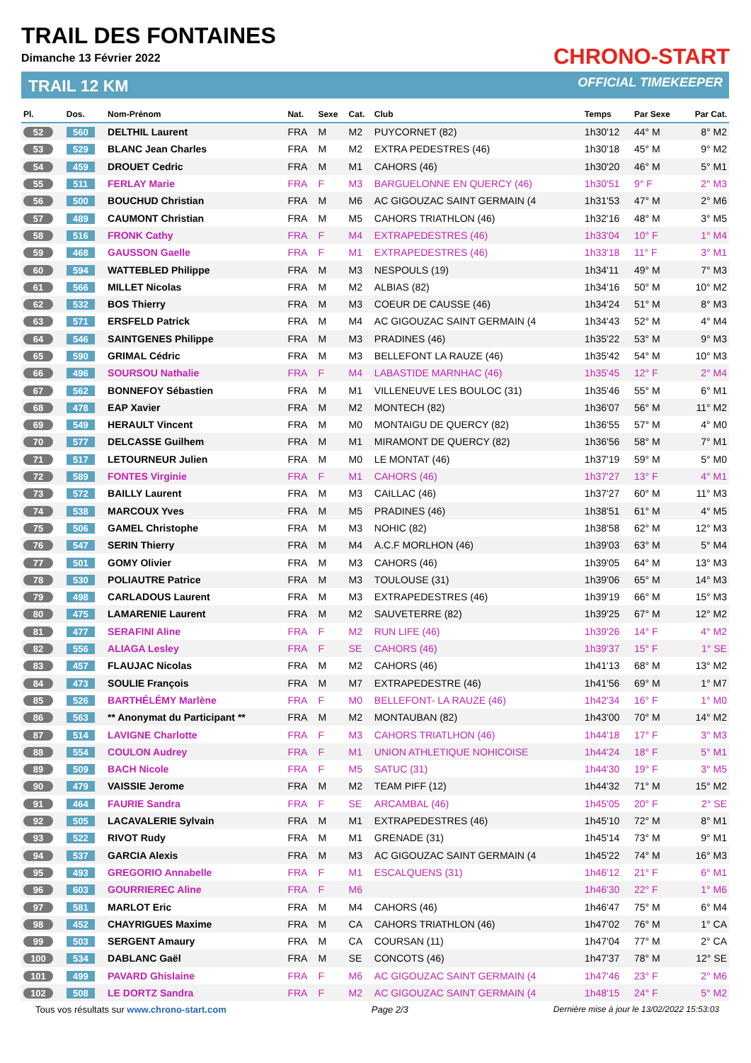TRAIL DES FONTAINES
Dimanche 13 Février 2022
TRAIL 12 KM
CHRONO-START
OFFICIAL TIMEKEEPER
| Pl. | Dos. | Nom-Prénom | Nat. | Sexe | Cat. | Club | Temps | Par Sexe | Par Cat. |
| --- | --- | --- | --- | --- | --- | --- | --- | --- | --- |
| 52 | 560 | DELTHIL Laurent | FRA | M | M2 | PUYCORNET (82) | 1h30'12 | 44° M | 8° M2 |
| 53 | 529 | BLANC Jean Charles | FRA | M | M2 | EXTRA PEDESTRES (46) | 1h30'18 | 45° M | 9° M2 |
| 54 | 459 | DROUET Cedric | FRA | M | M1 | CAHORS (46) | 1h30'20 | 46° M | 5° M1 |
| 55 | 511 | FERLAY Marie | FRA | F | M3 | BARGUELONNE EN QUERCY (46) | 1h30'51 | 9° F | 2° M3 |
| 56 | 500 | BOUCHUD Christian | FRA | M | M6 | AC GIGOUZAC SAINT GERMAIN (4 | 1h31'53 | 47° M | 2° M6 |
| 57 | 489 | CAUMONT Christian | FRA | M | M5 | CAHORS TRIATHLON (46) | 1h32'16 | 48° M | 3° M5 |
| 58 | 516 | FRONK Cathy | FRA | F | M4 | EXTRAPEDESTRES (46) | 1h33'04 | 10° F | 1° M4 |
| 59 | 468 | GAUSSON Gaelle | FRA | F | M1 | EXTRAPEDESTRES (46) | 1h33'18 | 11° F | 3° M1 |
| 60 | 594 | WATTEBLED Philippe | FRA | M | M3 | NESPOULS (19) | 1h34'11 | 49° M | 7° M3 |
| 61 | 566 | MILLET Nicolas | FRA | M | M2 | ALBIAS (82) | 1h34'16 | 50° M | 10° M2 |
| 62 | 532 | BOS Thierry | FRA | M | M3 | COEUR DE CAUSSE (46) | 1h34'24 | 51° M | 8° M3 |
| 63 | 571 | ERSFELD Patrick | FRA | M | M4 | AC GIGOUZAC SAINT GERMAIN (4 | 1h34'43 | 52° M | 4° M4 |
| 64 | 546 | SAINTGENES Philippe | FRA | M | M3 | PRADINES (46) | 1h35'22 | 53° M | 9° M3 |
| 65 | 590 | GRIMAL Cédric | FRA | M | M3 | BELLEFONT LA RAUZE (46) | 1h35'42 | 54° M | 10° M3 |
| 66 | 496 | SOURSOU Nathalie | FRA | F | M4 | LABASTIDE MARNHAC (46) | 1h35'45 | 12° F | 2° M4 |
| 67 | 562 | BONNEFOY Sébastien | FRA | M | M1 | VILLENEUVE LES BOULOC (31) | 1h35'46 | 55° M | 6° M1 |
| 68 | 478 | EAP Xavier | FRA | M | M2 | MONTECH (82) | 1h36'07 | 56° M | 11° M2 |
| 69 | 549 | HERAULT Vincent | FRA | M | M0 | MONTAIGU DE QUERCY (82) | 1h36'55 | 57° M | 4° M0 |
| 70 | 577 | DELCASSE Guilhem | FRA | M | M1 | MIRAMONT DE QUERCY (82) | 1h36'56 | 58° M | 7° M1 |
| 71 | 517 | LETOURNEUR Julien | FRA | M | M0 | LE MONTAT (46) | 1h37'19 | 59° M | 5° M0 |
| 72 | 589 | FONTES Virginie | FRA | F | M1 | CAHORS (46) | 1h37'27 | 13° F | 4° M1 |
| 73 | 572 | BAILLY Laurent | FRA | M | M3 | CAILLAC (46) | 1h37'27 | 60° M | 11° M3 |
| 74 | 538 | MARCOUX Yves | FRA | M | M5 | PRADINES (46) | 1h38'51 | 61° M | 4° M5 |
| 75 | 506 | GAMEL Christophe | FRA | M | M3 | NOHIC (82) | 1h38'58 | 62° M | 12° M3 |
| 76 | 547 | SERIN Thierry | FRA | M | M4 | A.C.F MORLHON (46) | 1h39'03 | 63° M | 5° M4 |
| 77 | 501 | GOMY Olivier | FRA | M | M3 | CAHORS (46) | 1h39'05 | 64° M | 13° M3 |
| 78 | 530 | POLIAUTRE Patrice | FRA | M | M3 | TOULOUSE (31) | 1h39'06 | 65° M | 14° M3 |
| 79 | 498 | CARLADOUS Laurent | FRA | M | M3 | EXTRAPEDESTRES (46) | 1h39'19 | 66° M | 15° M3 |
| 80 | 475 | LAMARENIE Laurent | FRA | M | M2 | SAUVETERRE (82) | 1h39'25 | 67° M | 12° M2 |
| 81 | 477 | SERAFINI Aline | FRA | F | M2 | RUN LIFE (46) | 1h39'26 | 14° F | 4° M2 |
| 82 | 556 | ALIAGA Lesley | FRA | F | SE | CAHORS (46) | 1h39'37 | 15° F | 1° SE |
| 83 | 457 | FLAUJAC Nicolas | FRA | M | M2 | CAHORS (46) | 1h41'13 | 68° M | 13° M2 |
| 84 | 473 | SOULIE François | FRA | M | M7 | EXTRAPEDESTRE (46) | 1h41'56 | 69° M | 1° M7 |
| 85 | 526 | BARTHÉLÉMY Marlène | FRA | F | M0 | BELLEFONT- LA RAUZE (46) | 1h42'34 | 16° F | 1° M0 |
| 86 | 563 | ** Anonymat du Participant ** | FRA | M | M2 | MONTAUBAN (82) | 1h43'00 | 70° M | 14° M2 |
| 87 | 514 | LAVIGNE Charlotte | FRA | F | M3 | CAHORS TRIATLHON (46) | 1h44'18 | 17° F | 3° M3 |
| 88 | 554 | COULON Audrey | FRA | F | M1 | UNION ATHLETIQUE NOHICOISE | 1h44'24 | 18° F | 5° M1 |
| 89 | 509 | BACH Nicole | FRA | F | M5 | SATUC (31) | 1h44'30 | 19° F | 3° M5 |
| 90 | 479 | VAISSIE Jerome | FRA | M | M2 | TEAM PIFF (12) | 1h44'32 | 71° M | 15° M2 |
| 91 | 464 | FAURIE Sandra | FRA | F | SE | ARCAMBAL (46) | 1h45'05 | 20° F | 2° SE |
| 92 | 505 | LACAVALERIE Sylvain | FRA | M | M1 | EXTRAPEDESTRES (46) | 1h45'10 | 72° M | 8° M1 |
| 93 | 522 | RIVOT Rudy | FRA | M | M1 | GRENADE (31) | 1h45'14 | 73° M | 9° M1 |
| 94 | 537 | GARCIA Alexis | FRA | M | M3 | AC GIGOUZAC SAINT GERMAIN (4 | 1h45'22 | 74° M | 16° M3 |
| 95 | 493 | GREGORIO Annabelle | FRA | F | M1 | ESCALQUENS (31) | 1h46'12 | 21° F | 6° M1 |
| 96 | 603 | GOURRIEREC Aline | FRA | F | M6 | | 1h46'30 | 22° F | 1° M6 |
| 97 | 581 | MARLOT Eric | FRA | M | M4 | CAHORS (46) | 1h46'47 | 75° M | 6° M4 |
| 98 | 452 | CHAYRIGUES Maxime | FRA | M | CA | CAHORS TRIATHLON (46) | 1h47'02 | 76° M | 1° CA |
| 99 | 503 | SERGENT Amaury | FRA | M | CA | COURSAN (11) | 1h47'04 | 77° M | 2° CA |
| 100 | 534 | DABLANC Gaël | FRA | M | SE | CONCOTS (46) | 1h47'37 | 78° M | 12° SE |
| 101 | 499 | PAVARD Ghislaine | FRA | F | M6 | AC GIGOUZAC SAINT GERMAIN (4 | 1h47'46 | 23° F | 2° M6 |
| 102 | 508 | LE DORTZ Sandra | FRA | F | M2 | AC GIGOUZAC SAINT GERMAIN (4 | 1h48'15 | 24° F | 5° M2 |
Tous vos résultats sur www.chrono-start.com Page 2/3 Dernière mise à jour le 13/02/2022 15:53:03